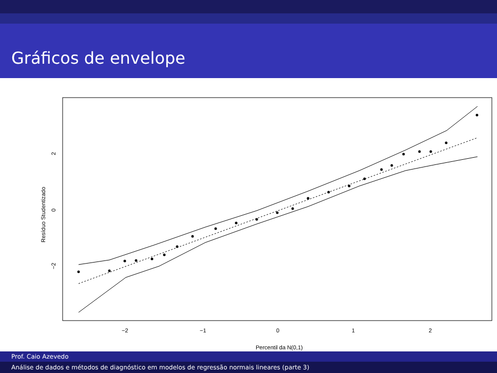Gráficos de envelope
−2
−1
0
1
2
2
0
−2
Resíduo Studentizado
Percentil da N(0,1)
Prof. Caio Azevedo
Análise de dados e métodos de diagnóstico em modelos de regressão normais lineares (parte 3)